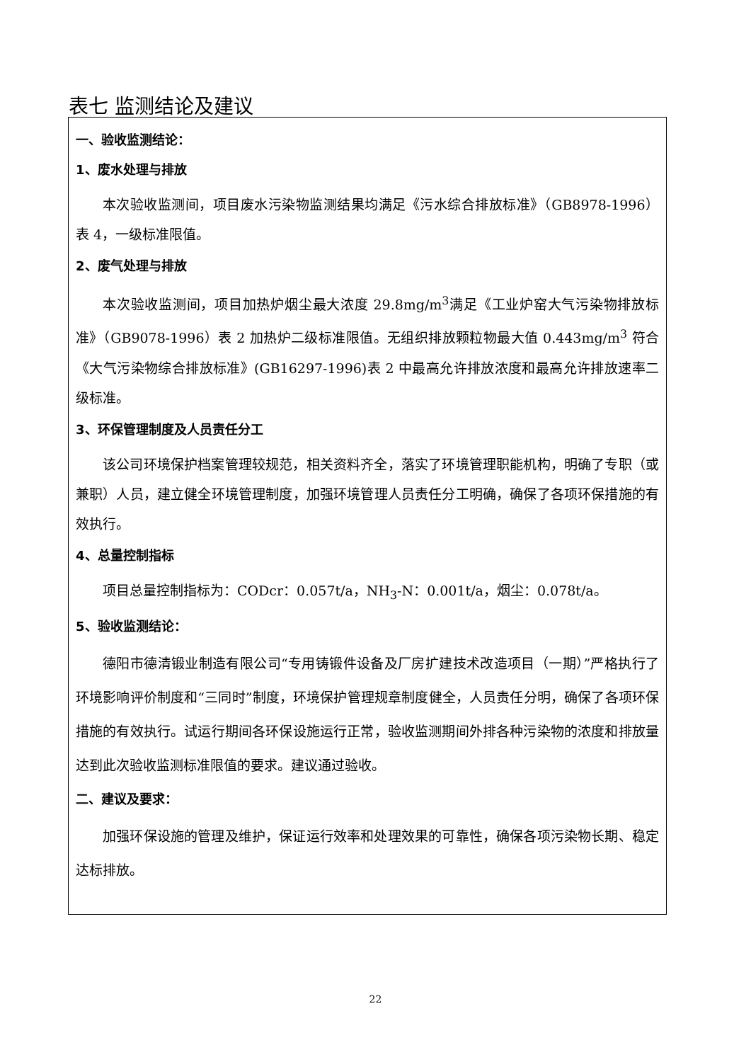表七 监测结论及建议
一、验收监测结论：
1、废水处理与排放
本次验收监测间，项目废水污染物监测结果均满足《污水综合排放标准》（GB8978-1996）表 4，一级标准限值。
2、废气处理与排放
本次验收监测间，项目加热炉烟尘最大浓度 29.8mg/m<sup>3</sup>满足《工业炉窑大气污染物排放标准》（GB9078-1996）表 2 加热炉二级标准限值。无组织排放颗粒物最大值 0.443mg/m<sup>3</sup> 符合《大气污染物综合排放标准》(GB16297-1996)表 2 中最高允许排放浓度和最高允许排放速率二级标准。
3、环保管理制度及人员责任分工
该公司环境保护档案管理较规范，相关资料齐全，落实了环境管理职能机构，明确了专职（或兼职）人员，建立健全环境管理制度，加强环境管理人员责任分工明确，确保了各项环保措施的有效执行。
4、总量控制指标
项目总量控制指标为：CODcr：0.057t/a，NH<sub>3</sub>-N：0.001t/a，烟尘：0.078t/a。
5、验收监测结论：
德阳市德清锻业制造有限公司“专用铸锻件设备及厂房扩建技术改造项目（一期）”严格执行了环境影响评价制度和“三同时”制度，环境保护管理规章制度健全，人员责任分明，确保了各项环保措施的有效执行。试运行期间各环保设施运行正常，验收监测期间外排各种污染物的浓度和排放量达到此次验收监测标准限值的要求。建议通过验收。
二、建议及要求：
加强环保设施的管理及维护，保证运行效率和处理效果的可靠性，确保各项污染物长期、稳定达标排放。
22